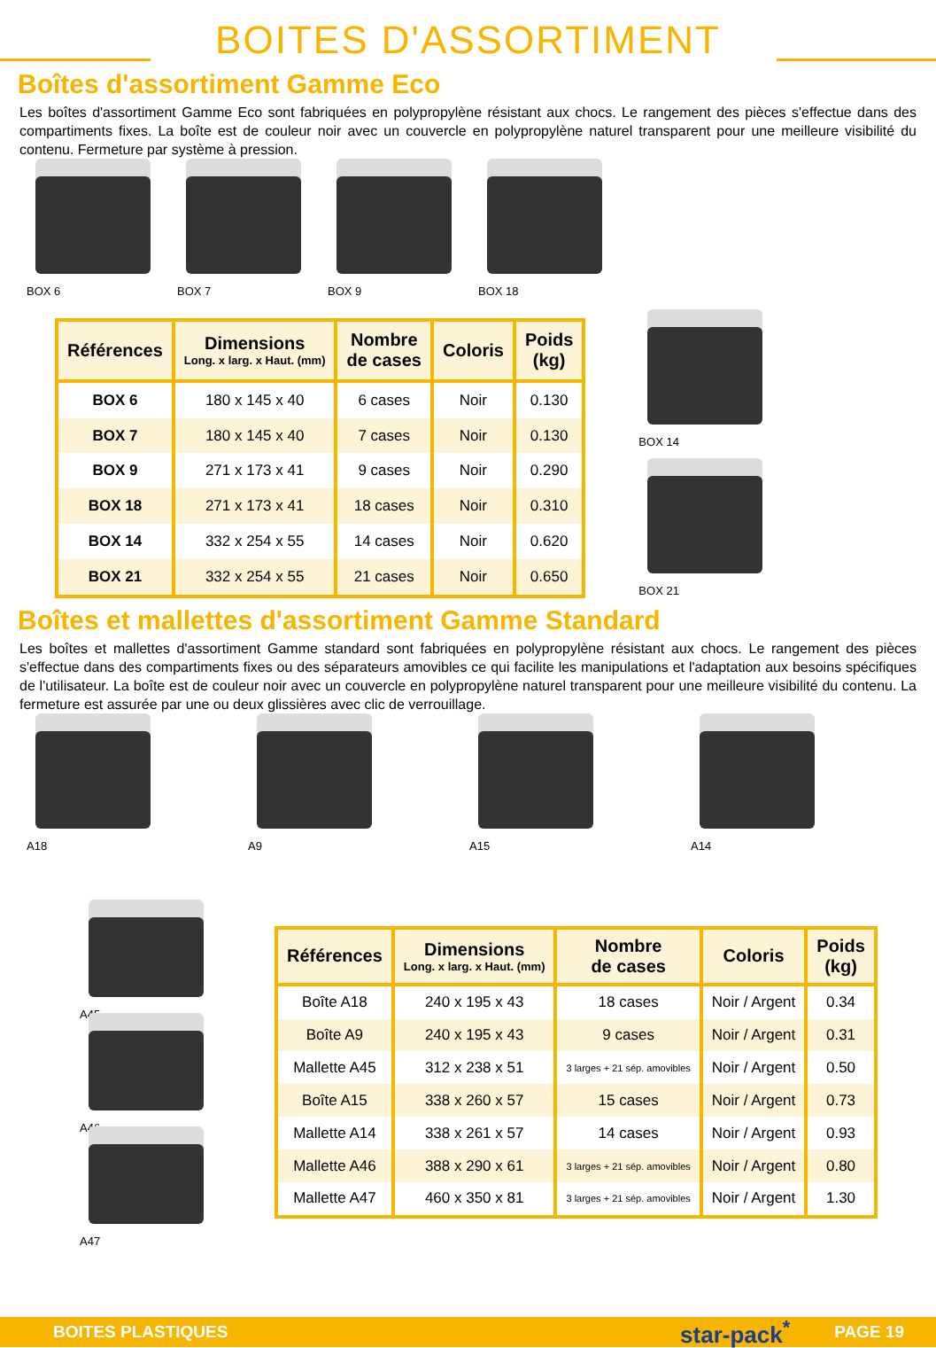BOITES D'ASSORTIMENT
Boîtes d'assortiment Gamme Eco
Les boîtes d'assortiment Gamme Eco sont fabriquées en polypropylène résistant aux chocs. Le rangement des pièces s'effectue dans des compartiments fixes. La boîte est de couleur noir avec un couvercle en polypropylène naturel transparent pour une meilleure visibilité du contenu. Fermeture par système à pression.
BOX 6 BOX 7 BOX 9 BOX 18
| Références | Dimensions Long. x larg. x Haut. (mm) | Nombre de cases | Coloris | Poids (kg) |
| --- | --- | --- | --- | --- |
| BOX 6 | 180 x 145 x 40 | 6 cases | Noir | 0.130 |
| BOX 7 | 180 x 145 x 40 | 7 cases | Noir | 0.130 |
| BOX 9 | 271 x 173 x 41 | 9 cases | Noir | 0.290 |
| BOX 18 | 271 x 173 x 41 | 18 cases | Noir | 0.310 |
| BOX 14 | 332 x 254 x 55 | 14 cases | Noir | 0.620 |
| BOX 21 | 332 x 254 x 55 | 21 cases | Noir | 0.650 |
BOX 14
BOX 21
Boîtes et mallettes d'assortiment Gamme Standard
Les boîtes et mallettes d'assortiment Gamme standard sont fabriquées en polypropylène résistant aux chocs. Le rangement des pièces s'effectue dans des compartiments fixes ou des séparateurs amovibles ce qui facilite les manipulations et l'adaptation aux besoins spécifiques de l'utilisateur. La boîte est de couleur noir avec un couvercle en polypropylène naturel transparent pour une meilleure visibilité du contenu. La fermeture est assurée par une ou deux glissières avec clic de verrouillage.
A18 A9 A15 A14
A45
A46
A47
| Références | Dimensions Long. x larg. x Haut. (mm) | Nombre de cases | Coloris | Poids (kg) |
| --- | --- | --- | --- | --- |
| Boîte A18 | 240 x 195 x 43 | 18 cases | Noir / Argent | 0.34 |
| Boîte A9 | 240 x 195 x 43 | 9 cases | Noir / Argent | 0.31 |
| Mallette A45 | 312 x 238 x 51 | 3 larges + 21 sép. amovibles | Noir / Argent | 0.50 |
| Boîte A15 | 338 x 260 x 57 | 15 cases | Noir / Argent | 0.73 |
| Mallette A14 | 338 x 261 x 57 | 14 cases | Noir / Argent | 0.93 |
| Mallette A46 | 388 x 290 x 61 | 3 larges + 21 sép. amovibles | Noir / Argent | 0.80 |
| Mallette A47 | 460 x 350 x 81 | 3 larges + 21 sép. amovibles | Noir / Argent | 1.30 |
BOITES PLASTIQUES star-pack<sup>*</sup> PAGE 19